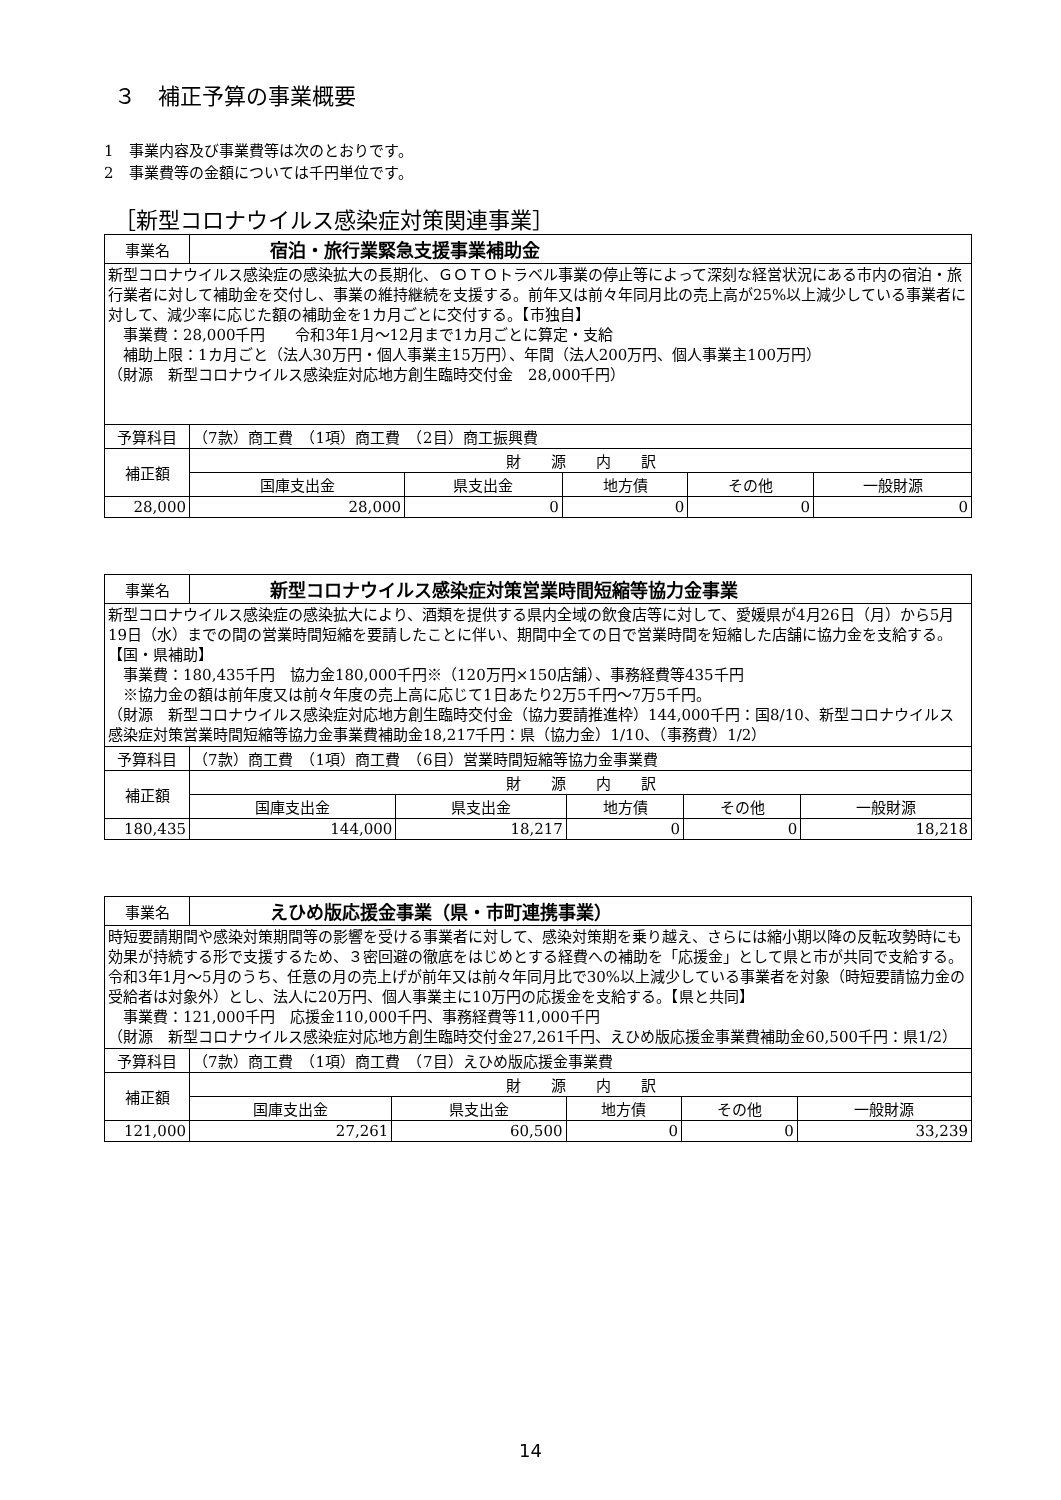３　補正予算の事業概要
1　事業内容及び事業費等は次のとおりです。
2　事業費等の金額については千円単位です。
［新型コロナウイルス感染症対策関連事業］
| 事業名 | 宿泊・旅行業緊急支援事業補助金 | | | | | |
| 新型コロナウイルス感染症の感染拡大の長期化、ＧＯＴＯトラベル事業の停止等によって深刻な経営状況にある市内の宿泊・旅行業者に対して補助金を交付し、事業の維持継続を支援する。前年又は前々年同月比の売上高が25%以上減少している事業者に対して、減少率に応じた額の補助金を1カ月ごとに交付する。【市独自】 事業費：28,000千円 令和3年1月～12月まで1カ月ごとに算定・支給 補助上限：1カ月ごと（法人30万円・個人事業主15万円）、年間（法人200万円、個人事業主100万円） （財源 新型コロナウイルス感染症対応地方創生臨時交付金 28,000千円） | | | | | | |
| 予算科目 | | （7款）商工費 （1項）商工費 （2目）商工振興費 | | | | |
| 補正額 | | 財 源 内 訳 | | | | |
| | | 国庫支出金 | 県支出金 | 地方債 | その他 | 一般財源 |
| 28,000 | | 28,000 | 0 | 0 | 0 | 0 |
| 事業名 | 新型コロナウイルス感染症対策営業時間短縮等協力金事業 | | | | | |
| 新型コロナウイルス感染症の感染拡大により、酒類を提供する県内全域の飲食店等に対して、愛媛県が4月26日（月）から5月19日（水）までの間の営業時間短縮を要請したことに伴い、期間中全ての日で営業時間を短縮した店舗に協力金を支給する。【国・県補助】 事業費：180,435千円 協力金180,000千円※（120万円×150店舗）、事務経費等435千円 ※協力金の額は前年度又は前々年度の売上高に応じて1日あたり2万5千円～7万5千円。 （財源 新型コロナウイルス感染症対応地方創生臨時交付金（協力要請推進枠）144,000千円：国8/10、新型コロナウイルス感染症対策営業時間短縮等協力金事業費補助金18,217千円：県（協力金）1/10、（事務費）1/2） | | | | | | |
| 予算科目 | | （7款）商工費 （1項）商工費 （6目）営業時間短縮等協力金事業費 | | | | |
| 補正額 | | 財 源 内 訳 | | | | |
| | | 国庫支出金 | 県支出金 | 地方債 | その他 | 一般財源 |
| 180,435 | | 144,000 | 18,217 | 0 | 0 | 18,218 |
| 事業名 | えひめ版応援金事業（県・市町連携事業） | | | | | |
| 時短要請期間や感染対策期間等の影響を受ける事業者に対して、感染対策期を乗り越え、さらには縮小期以降の反転攻勢時にも効果が持続する形で支援するため、３密回避の徹底をはじめとする経費への補助を「応援金」として県と市が共同で支給する。令和3年1月～5月のうち、任意の月の売上げが前年又は前々年同月比で30%以上減少している事業者を対象（時短要請協力金の受給者は対象外）とし、法人に20万円、個人事業主に10万円の応援金を支給する。【県と共同】 事業費：121,000千円 応援金110,000千円、事務経費等11,000千円 （財源 新型コロナウイルス感染症対応地方創生臨時交付金27,261千円、えひめ版応援金事業費補助金60,500千円：県1/2） | | | | | | |
| 予算科目 | | （7款）商工費 （1項）商工費 （7目）えひめ版応援金事業費 | | | | |
| 補正額 | | 財 源 内 訳 | | | | |
| | | 国庫支出金 | 県支出金 | 地方債 | その他 | 一般財源 |
| 121,000 | | 27,261 | 60,500 | 0 | 0 | 33,239 |
14